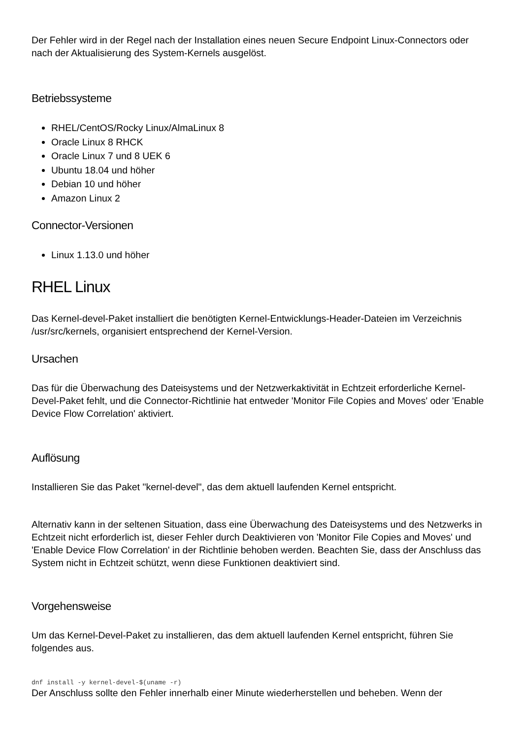Der Fehler wird in der Regel nach der Installation eines neuen Secure Endpoint Linux-Connectors oder nach der Aktualisierung des System-Kernels ausgelöst.
Betriebssysteme
RHEL/CentOS/Rocky Linux/AlmaLinux 8
Oracle Linux 8 RHCK
Oracle Linux 7 und 8 UEK 6
Ubuntu 18.04 und höher
Debian 10 und höher
Amazon Linux 2
Connector-Versionen
Linux 1.13.0 und höher
RHEL Linux
Das Kernel-devel-Paket installiert die benötigten Kernel-Entwicklungs-Header-Dateien im Verzeichnis /usr/src/kernels, organisiert entsprechend der Kernel-Version.
Ursachen
Das für die Überwachung des Dateisystems und der Netzwerkaktivität in Echtzeit erforderliche Kernel-Devel-Paket fehlt, und die Connector-Richtlinie hat entweder 'Monitor File Copies and Moves' oder 'Enable Device Flow Correlation' aktiviert.
Auflösung
Installieren Sie das Paket "kernel-devel", das dem aktuell laufenden Kernel entspricht.
Alternativ kann in der seltenen Situation, dass eine Überwachung des Dateisystems und des Netzwerks in Echtzeit nicht erforderlich ist, dieser Fehler durch Deaktivieren von 'Monitor File Copies and Moves' und 'Enable Device Flow Correlation' in der Richtlinie behoben werden. Beachten Sie, dass der Anschluss das System nicht in Echtzeit schützt, wenn diese Funktionen deaktiviert sind.
Vorgehensweise
Um das Kernel-Devel-Paket zu installieren, das dem aktuell laufenden Kernel entspricht, führen Sie folgendes aus.
dnf install -y kernel-devel-$(uname -r)
Der Anschluss sollte den Fehler innerhalb einer Minute wiederherstellen und beheben. Wenn der